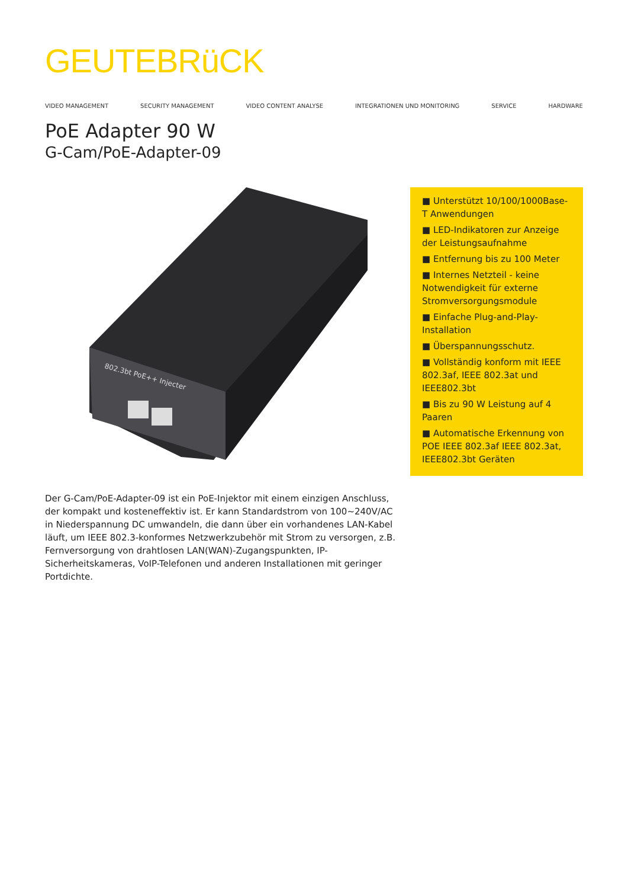GEUTEBRüCK
VIDEO MANAGEMENT SECURITY MANAGEMENT VIDEO CONTENT ANALYSE INTEGRATIONEN UND MONITORING SERVICE HARDWARE
PoE Adapter 90 W
G-Cam/PoE-Adapter-09
802.3bt PoE++ Injecter
Der G-Cam/PoE-Adapter-09 ist ein PoE-Injektor mit einem einzigen Anschluss, der kompakt und kosteneffektiv ist. Er kann Standardstrom von 100~240V/AC in Niederspannung DC umwandeln, die dann über ein vorhandenes LAN-Kabel läuft, um IEEE 802.3-konformes Netzwerkzubehör mit Strom zu versorgen, z.B. Fernversorgung von drahtlosen LAN(WAN)-Zugangspunkten, IP-Sicherheitskameras, VoIP-Telefonen und anderen Installationen mit geringer Portdichte.
■ Unterstützt 10/100/1000Base-T Anwendungen
■ LED-Indikatoren zur Anzeige der Leistungsaufnahme
■ Entfernung bis zu 100 Meter
■ Internes Netzteil - keine Notwendigkeit für externe Stromversorgungsmodule
■ Einfache Plug-and-Play-Installation
■ Überspannungsschutz.
■ Vollständig konform mit IEEE 802.3af, IEEE 802.3at und IEEE802.3bt
■ Bis zu 90 W Leistung auf 4 Paaren
■ Automatische Erkennung von POE IEEE 802.3af IEEE 802.3at, IEEE802.3bt Geräten